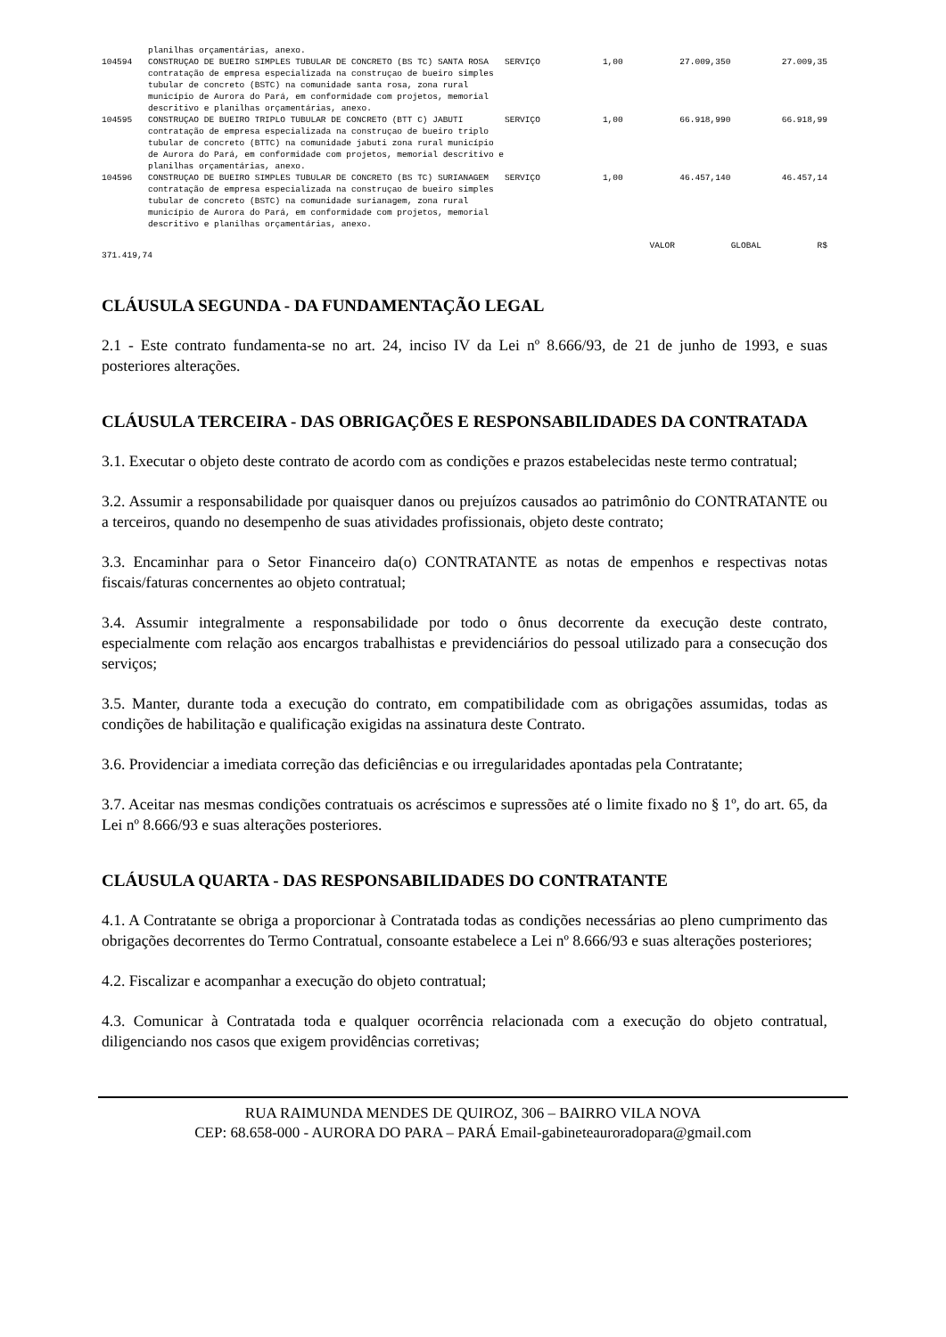| | planilhas orçamentárias, anexo. | | | | |
| 104594 | CONSTRUÇAO DE BUEIRO SIMPLES TUBULAR DE CONCRETO (BS TC) SANTA ROSA contratação de empresa especializada na construçao de bueiro simples tubular de concreto (BSTC) na comunidade santa rosa, zona rural município de Aurora do Pará, em conformidade com projetos, memorial descritivo e planilhas orçamentárias, anexo. | SERVIÇO | 1,00 | 27.009,350 | 27.009,35 |
| 104595 | CONSTRUÇAO DE BUEIRO TRIPLO TUBULAR DE CONCRETO (BTT C) JABUTI contratação de empresa especializada na construçao de bueiro triplo tubular de concreto (BTTC) na comunidade jabuti zona rural município de Aurora do Pará, em conformidade com projetos, memorial descritivo e planilhas orçamentárias, anexo. | SERVIÇO | 1,00 | 66.918,990 | 66.918,99 |
| 104596 | CONSTRUÇAO DE BUEIRO SIMPLES TUBULAR DE CONCRETO (BS TC) SURIANAGEM contratação de empresa especializada na construçao de bueiro simples tubular de concreto (BSTC) na comunidade surianagem, zona rural município de Aurora do Pará, em conformidade com projetos, memorial descritivo e planilhas orçamentárias, anexo. | SERVIÇO | 1,00 | 46.457,140 | 46.457,14 |
VALOR GLOBAL R$
371.419,74
CLÁUSULA SEGUNDA - DA FUNDAMENTAÇÃO LEGAL
2.1 - Este contrato fundamenta-se no art. 24, inciso IV da Lei nº 8.666/93, de 21 de junho de 1993, e suas posteriores alterações.
CLÁUSULA TERCEIRA - DAS OBRIGAÇÕES E RESPONSABILIDADES DA CONTRATADA
3.1. Executar o objeto deste contrato de acordo com as condições e prazos estabelecidas neste termo contratual;
3.2. Assumir a responsabilidade por quaisquer danos ou prejuízos causados ao patrimônio do CONTRATANTE ou a terceiros, quando no desempenho de suas atividades profissionais, objeto deste contrato;
3.3. Encaminhar para o Setor Financeiro da(o) CONTRATANTE as notas de empenhos e respectivas notas fiscais/faturas concernentes ao objeto contratual;
3.4. Assumir integralmente a responsabilidade por todo o ônus decorrente da execução deste contrato, especialmente com relação aos encargos trabalhistas e previdenciários do pessoal utilizado para a consecução dos serviços;
3.5. Manter, durante toda a execução do contrato, em compatibilidade com as obrigações assumidas, todas as condições de habilitação e qualificação exigidas na assinatura deste Contrato.
3.6. Providenciar a imediata correção das deficiências e ou irregularidades apontadas pela Contratante;
3.7. Aceitar nas mesmas condições contratuais os acréscimos e supressões até o limite fixado no § 1º, do art. 65, da Lei nº 8.666/93 e suas alterações posteriores.
CLÁUSULA QUARTA - DAS RESPONSABILIDADES DO CONTRATANTE
4.1. A Contratante se obriga a proporcionar à Contratada todas as condições necessárias ao pleno cumprimento das obrigações decorrentes do Termo Contratual, consoante estabelece a Lei nº 8.666/93 e suas alterações posteriores;
4.2. Fiscalizar e acompanhar a execução do objeto contratual;
4.3. Comunicar à Contratada toda e qualquer ocorrência relacionada com a execução do objeto contratual, diligenciando nos casos que exigem providências corretivas;
RUA RAIMUNDA MENDES DE QUIROZ, 306 – BAIRRO VILA NOVA
CEP: 68.658-000 - AURORA DO PARA – PARÁ Email-gabineteauroradopara@gmail.com